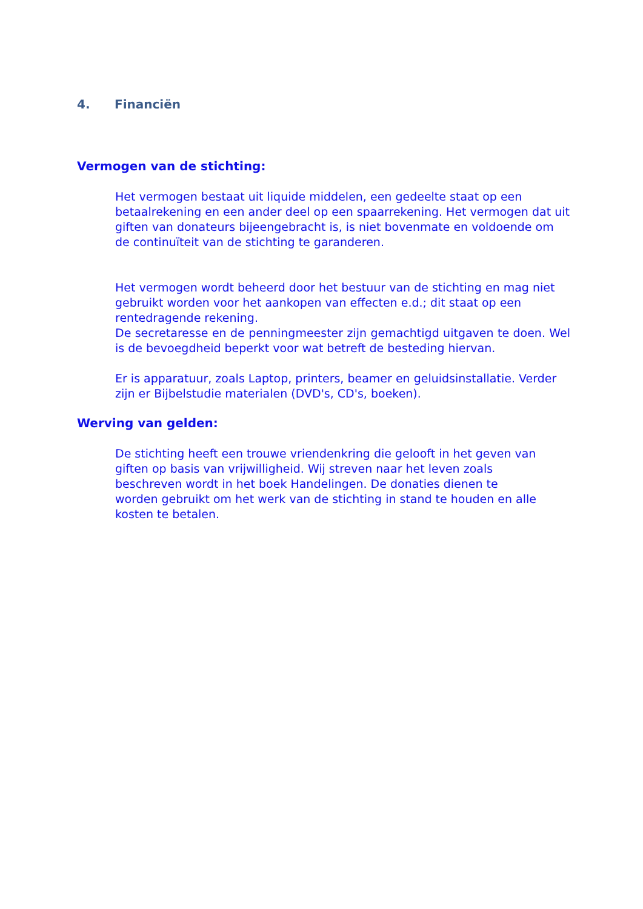4. Financiën
Vermogen van de stichting:
Het vermogen bestaat uit liquide middelen, een gedeelte staat op een betaalrekening en een ander deel op een spaarrekening. Het vermogen dat uit giften van donateurs bijeengebracht is, is niet bovenmate en voldoende om de continuïteit van de stichting te garanderen.
Het vermogen wordt beheerd door het bestuur van de stichting en mag niet gebruikt worden voor het aankopen van effecten e.d.; dit staat op een rentedragende rekening.
De secretaresse en de penningmeester zijn gemachtigd uitgaven te doen. Wel is de bevoegdheid beperkt voor wat betreft de besteding hiervan.
Er is apparatuur, zoals Laptop, printers, beamer en geluidsinstallatie. Verder zijn er Bijbelstudie materialen (DVD's, CD's, boeken).
Werving van gelden:
De stichting heeft een trouwe vriendenkring die gelooft in het geven van giften op basis van vrijwilligheid. Wij streven naar het leven zoals beschreven wordt in het boek Handelingen. De donaties dienen te worden gebruikt om het werk van de stichting in stand te houden en alle kosten te betalen.